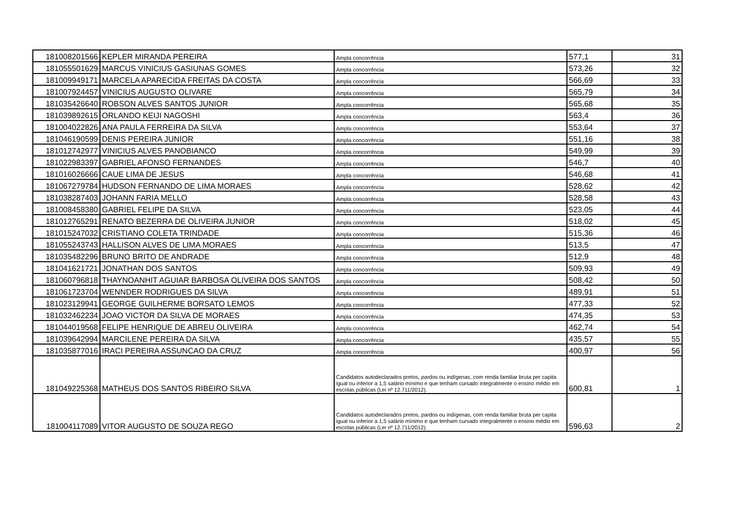| 181008201566 | KEPLER MIRANDA PEREIRA | Ampla concorrência | 577,1 | 31 |
| 181055501629 | MARCUS VINICIUS GASIUNAS GOMES | Ampla concorrência | 573,26 | 32 |
| 181009949171 | MARCELA APARECIDA FREITAS DA COSTA | Ampla concorrência | 566,69 | 33 |
| 181007924457 | VINICIUS AUGUSTO OLIVARE | Ampla concorrência | 565,79 | 34 |
| 181035426640 | ROBSON ALVES SANTOS JUNIOR | Ampla concorrência | 565,68 | 35 |
| 181039892615 | ORLANDO KEIJI NAGOSHI | Ampla concorrência | 563,4 | 36 |
| 181004022826 | ANA PAULA FERREIRA DA SILVA | Ampla concorrência | 553,64 | 37 |
| 181046190599 | DENIS PEREIRA JUNIOR | Ampla concorrência | 551,16 | 38 |
| 181012742977 | VINICIUS ALVES PANOBIANCO | Ampla concorrência | 549,99 | 39 |
| 181022983397 | GABRIEL AFONSO FERNANDES | Ampla concorrência | 546,7 | 40 |
| 181016026666 | CAUE LIMA DE JESUS | Ampla concorrência | 546,68 | 41 |
| 181067279784 | HUDSON FERNANDO DE LIMA MORAES | Ampla concorrência | 528,62 | 42 |
| 181038287403 | JOHANN FARIA MELLO | Ampla concorrência | 528,58 | 43 |
| 181008458380 | GABRIEL FELIPE DA SILVA | Ampla concorrência | 523,05 | 44 |
| 181012765291 | RENATO BEZERRA DE OLIVEIRA JUNIOR | Ampla concorrência | 518,02 | 45 |
| 181015247032 | CRISTIANO COLETA TRINDADE | Ampla concorrência | 515,36 | 46 |
| 181055243743 | HALLISON ALVES DE LIMA MORAES | Ampla concorrência | 513,5 | 47 |
| 181035482296 | BRUNO BRITO DE ANDRADE | Ampla concorrência | 512,9 | 48 |
| 181041621721 | JONATHAN DOS SANTOS | Ampla concorrência | 509,93 | 49 |
| 181060796818 | THAYNOANHIT AGUIAR BARBOSA OLIVEIRA DOS SANTOS | Ampla concorrência | 508,42 | 50 |
| 181061723704 | WENNDER RODRIGUES DA SILVA | Ampla concorrência | 489,91 | 51 |
| 181023129941 | GEORGE GUILHERME BORSATO LEMOS | Ampla concorrência | 477,33 | 52 |
| 181032462234 | JOAO VICTOR DA SILVA DE MORAES | Ampla concorrência | 474,35 | 53 |
| 181044019568 | FELIPE HENRIQUE DE ABREU OLIVEIRA | Ampla concorrência | 462,74 | 54 |
| 181039642994 | MARCILENE PEREIRA DA SILVA | Ampla concorrência | 435,57 | 55 |
| 181035877016 | IRACI PEREIRA ASSUNCAO DA CRUZ | Ampla concorrência | 400,97 | 56 |
| 181049225368 | MATHEUS DOS SANTOS RIBEIRO SILVA | Candidatos autodeclarados pretos, pardos ou indígenas, com renda familiar bruta per capita igual ou inferior a 1,5 salário mínimo e que tenham cursado integralmente o ensino médio em escolas públicas (Lei nº 12.711/2012). | 600,81 | 1 |
| 181004117089 | VITOR AUGUSTO DE SOUZA REGO | Candidatos autodeclarados pretos, pardos ou indígenas, com renda familiar bruta per capita igual ou inferior a 1,5 salário mínimo e que tenham cursado integralmente o ensino médio em escolas públicas (Lei nº 12.711/2012). | 596,63 | 2 |